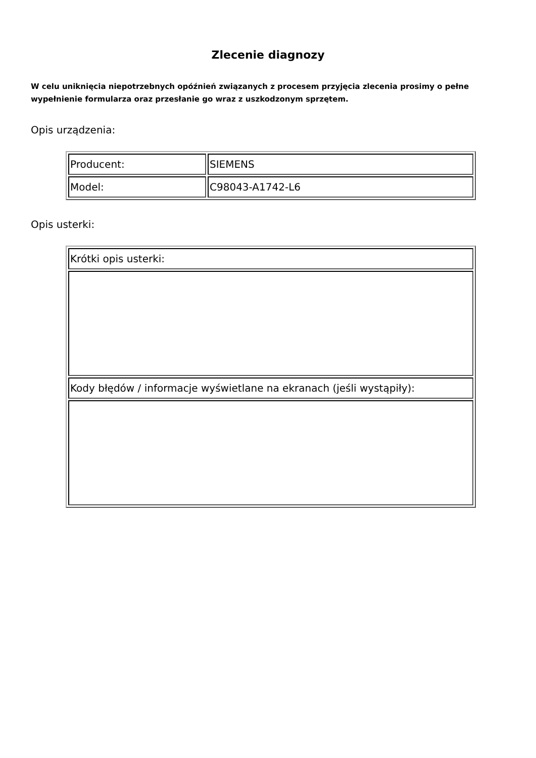Zlecenie diagnozy
W celu uniknięcia niepotrzebnych opóźnień związanych z procesem przyjęcia zlecenia prosimy o pełne wypełnienie formularza oraz przesłanie go wraz z uszkodzonym sprzętem.
Opis urządzenia:
| Producent: | SIEMENS |
| Model: | C98043-A1742-L6 |
Opis usterki:
| Krótki opis usterki: |
| Kody błędów / informacje wyświetlane na ekranach (jeśli wystąpiły): |